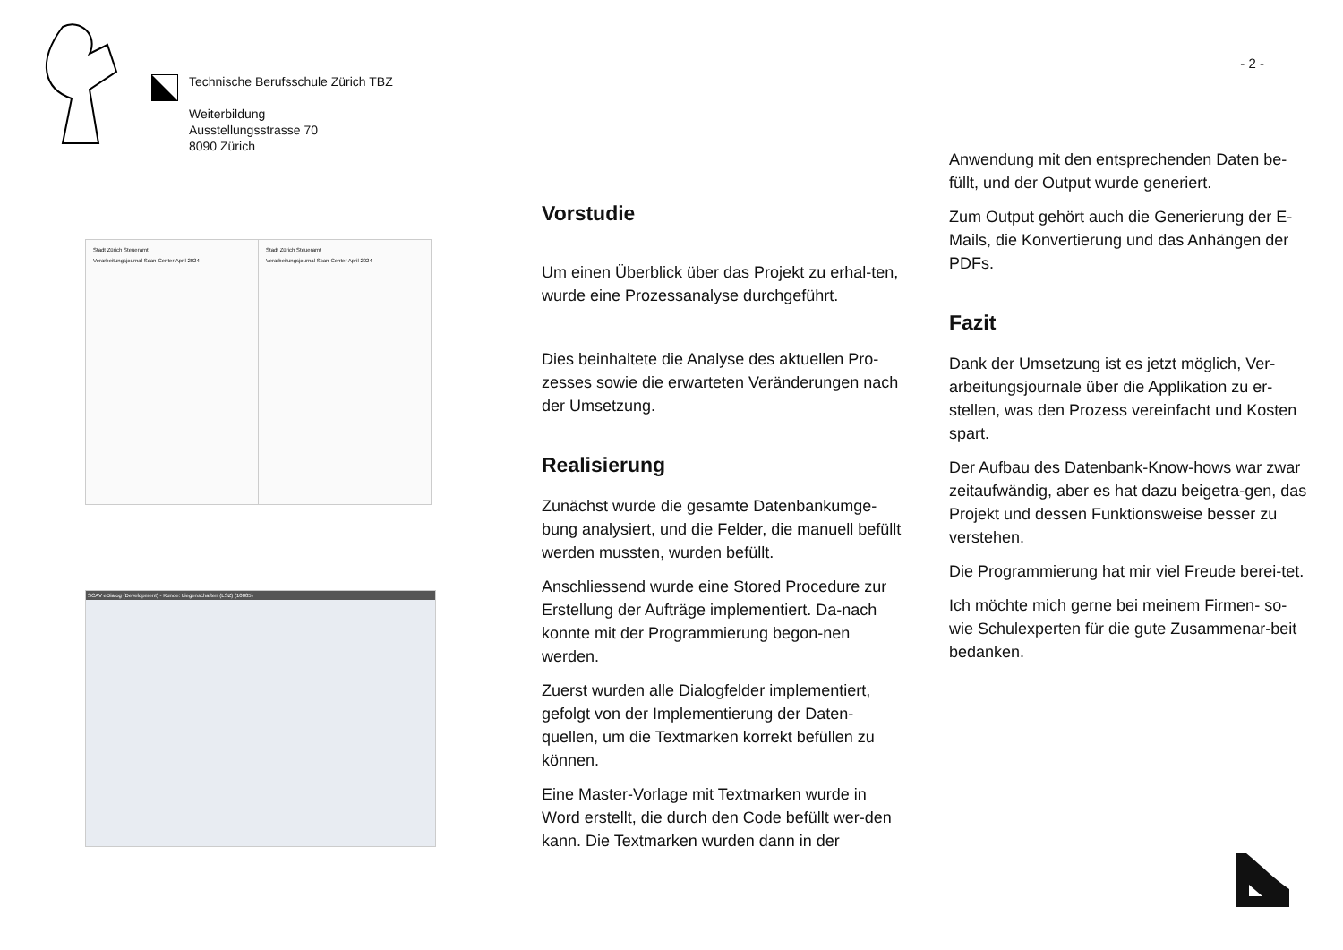- 2 -
Technische Berufsschule Zürich TBZ
Weiterbildung
Ausstellungsstrasse 70
8090 Zürich
Stadt Zürich Steueramt
Verarbeitungsjournal Scan-Center April 2024
Stadt Zürich Steueramt
Verarbeitungsjournal Scan-Center April 2024
SCAV eDialog (Development) - Kunde: Liegenschaften (LSZ) (10005)
Vorstudie
Um einen Überblick über das Projekt zu erhal-ten, wurde eine Prozessanalyse durchgeführt.
Dies beinhaltete die Analyse des aktuellen Pro-zesses sowie die erwarteten Veränderungen nach der Umsetzung.
Realisierung
Zunächst wurde die gesamte Datenbankumge-bung analysiert, und die Felder, die manuell befüllt werden mussten, wurden befüllt.
Anschliessend wurde eine Stored Procedure zur Erstellung der Aufträge implementiert. Da-nach konnte mit der Programmierung begon-nen werden.
Zuerst wurden alle Dialogfelder implementiert, gefolgt von der Implementierung der Daten-quellen, um die Textmarken korrekt befüllen zu können.
Eine Master-Vorlage mit Textmarken wurde in Word erstellt, die durch den Code befüllt wer-den kann. Die Textmarken wurden dann in der
Anwendung mit den entsprechenden Daten be-füllt, und der Output wurde generiert.
Zum Output gehört auch die Generierung der E-Mails, die Konvertierung und das Anhängen der PDFs.
Fazit
Dank der Umsetzung ist es jetzt möglich, Ver-arbeitungsjournale über die Applikation zu er-stellen, was den Prozess vereinfacht und Kosten spart.
Der Aufbau des Datenbank-Know-hows war zwar zeitaufwändig, aber es hat dazu beigetra-gen, das Projekt und dessen Funktionsweise besser zu verstehen.
Die Programmierung hat mir viel Freude berei-tet.
Ich möchte mich gerne bei meinem Firmen- so-wie Schulexperten für die gute Zusammenar-beit bedanken.